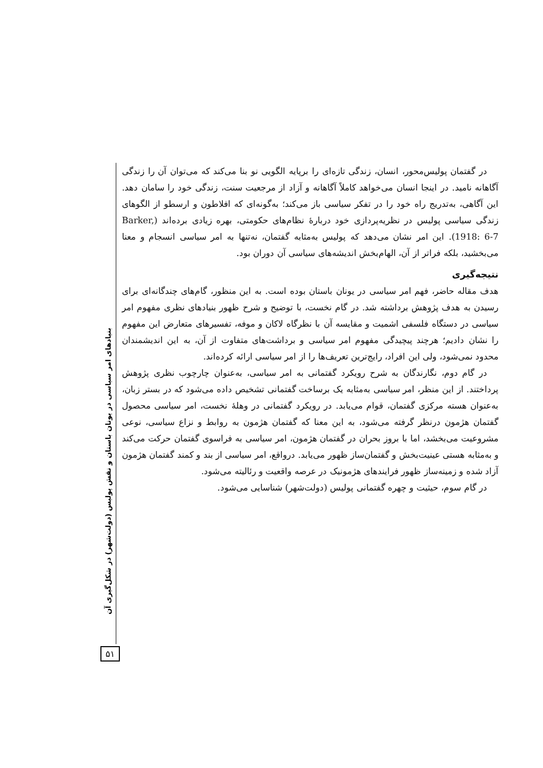در گفتمان پولیس‌محور، انسان، زندگی تازه‌ای را برپایه الگویی نو بنا می‌کند که می‌توان آن را زندگی آگاهانه نامید. در اینجا انسان می‌خواهد کاملاً آگاهانه و آزاد از مرجعیت سنت، زندگی خود را سامان دهد. این آگاهی، به‌تدریج راه خود را در تفکر سیاسی باز می‌کند؛ به‌گونه‌ای که افلاطون و ارسطو از الگوهای زندگی سیاسی پولیس در نظریه‌پردازی خود دربارهٔ نظام‌های حکومتی، بهره زیادی برده‌اند (Barker, 1918: 6-7). این امر نشان می‌دهد که پولیس به‌مثابه گفتمان، نه‌تنها به امر سیاسی انسجام و معنا می‌بخشید، بلکه فراتر از آن، الهام‌بخش اندیشه‌های سیاسی آن دوران بود.
نتیجه‌گیری
هدف مقاله حاضر، فهم امر سیاسی در یونان باستان بوده است. به این منظور، گام‌های چندگانه‌ای برای رسیدن به هدف پژوهش برداشته شد. در گام نخست، با توضیح و شرح ظهور بنیادهای نظری مفهوم امر سیاسی در دستگاه فلسفی اشمیت و مقایسه آن با نظرگاه لاکان و موفه، تفسیرهای متعارض این مفهوم را نشان دادیم؛ هرچند پیچیدگی مفهوم امر سیاسی و برداشت‌های متفاوت از آن، به این اندیشمندان محدود نمی‌شود، ولی این افراد، رایج‌ترین تعریف‌ها را از امر سیاسی ارائه کرده‌اند.
در گام دوم، نگارندگان به شرح رویکرد گفتمانی به امر سیاسی، به‌عنوان چارچوب نظری پژوهش پرداختند. از این منظر، امر سیاسی به‌مثابه یک برساخت گفتمانی تشخیص داده می‌شود که در بستر زبان، به‌عنوان هسته مرکزی گفتمان، قوام می‌یابد. در رویکرد گفتمانی در وهلهٔ نخست، امر سیاسی محصول گفتمان هژمون درنظر گرفته می‌شود، به این معنا که گفتمان هژمون به روابط و نزاع سیاسی، نوعی مشروعیت می‌بخشد، اما با بروز بحران در گفتمان هژمون، امر سیاسی به فراسوی گفتمان حرکت می‌کند و به‌مثابه هستی عینیت‌بخش و گفتمان‌ساز ظهور می‌یابد. درواقع، امر سیاسی از بند و کمند گفتمان هژمون آزاد شده و زمینه‌ساز ظهور فرایندهای هژمونیک در عرصه واقعیت و رئالیته می‌شود.
در گام سوم، حیثیت و چهره گفتمانی پولیس (دولت‌شهر) شناسایی می‌شود.
بنیادهای امر سیاسی در یونان باستان و نقش پولیس (دولت‌شهر) در شکل‌گیری آن
۵۱